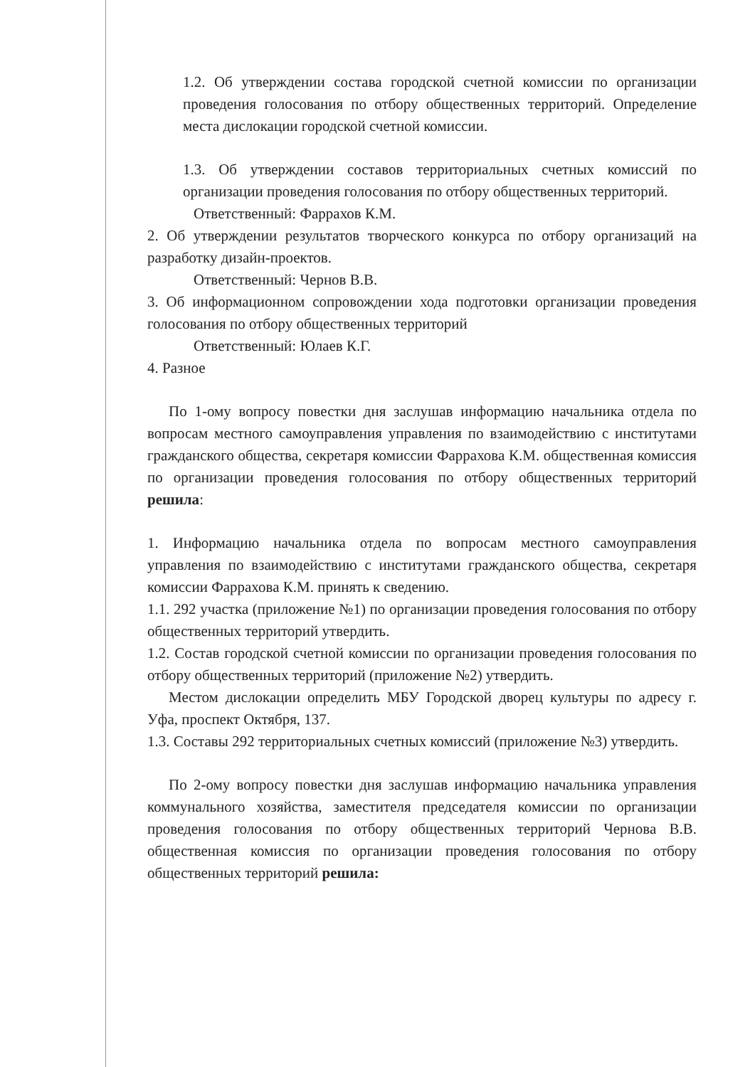1.2. Об утверждении состава городской счетной комиссии по организации проведения голосования по отбору общественных территорий. Определение места дислокации городской счетной комиссии.
1.3. Об утверждении составов территориальных счетных комиссий по организации проведения голосования по отбору общественных территорий.
Ответственный: Фаррахов К.М.
2. Об утверждении результатов творческого конкурса по отбору организаций на разработку дизайн-проектов.
Ответственный: Чернов В.В.
3. Об информационном сопровождении хода подготовки организации проведения голосования по отбору общественных территорий
Ответственный: Юлаев К.Г.
4. Разное
По 1-ому вопросу повестки дня заслушав информацию начальника отдела по вопросам местного самоуправления управления по взаимодействию с институтами гражданского общества, секретаря комиссии Фаррахова К.М. общественная комиссия по организации проведения голосования по отбору общественных территорий решила:
1. Информацию начальника отдела по вопросам местного самоуправления управления по взаимодействию с институтами гражданского общества, секретаря комиссии Фаррахова К.М. принять к сведению.
1.1. 292 участка (приложение №1) по организации проведения голосования по отбору общественных территорий утвердить.
1.2. Состав городской счетной комиссии по организации проведения голосования по отбору общественных территорий (приложение №2) утвердить.
Местом дислокации определить МБУ Городской дворец культуры по адресу г. Уфа, проспект Октября, 137.
1.3. Составы 292 территориальных счетных комиссий (приложение №3) утвердить.
По 2-ому вопросу повестки дня заслушав информацию начальника управления коммунального хозяйства, заместителя председателя комиссии по организации проведения голосования по отбору общественных территорий Чернова В.В. общественная комиссия по организации проведения голосования по отбору общественных территорий решила: